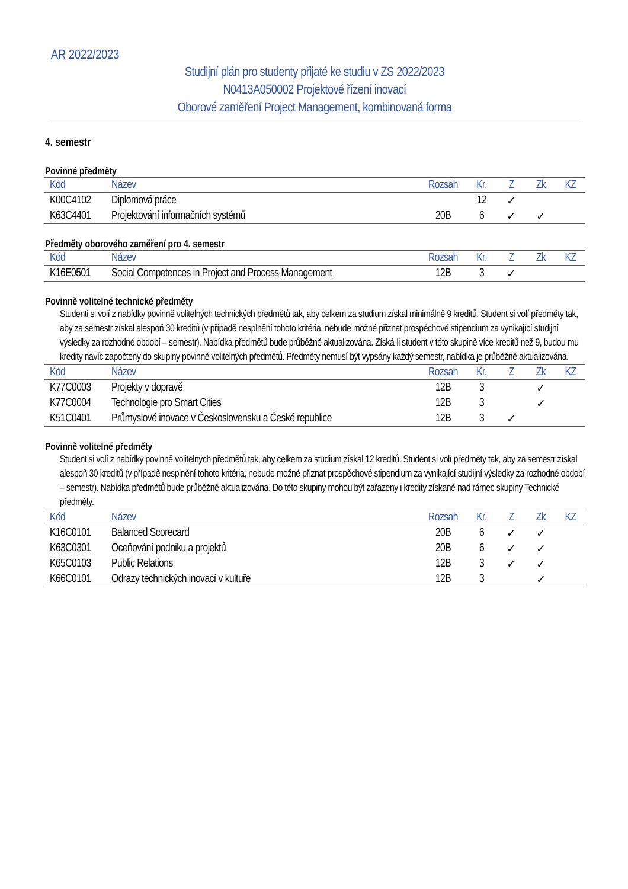AR 2022/2023
Studijní plán pro studenty přijaté ke studiu v ZS 2022/2023
N0413A050002 Projektové řízení inovací
Oborové zaměření Project Management, kombinovaná forma
4. semestr
Povinné předměty
| Kód | Název | Rozsah | Kr. | Z | Zk | KZ |
| --- | --- | --- | --- | --- | --- | --- |
| K00C4102 | Diplomová práce | | 12 | ✓ | | |
| K63C4401 | Projektování informačních systémů | 20B | 6 | ✓ | ✓ | |
Předměty oborového zaměření pro 4. semestr
| Kód | Název | Rozsah | Kr. | Z | Zk | KZ |
| --- | --- | --- | --- | --- | --- | --- |
| K16E0501 | Social Competences in Project and Process Management | 12B | 3 | ✓ | | |
Povinně volitelné technické předměty
Studenti si volí z nabídky povinně volitelných technických předmětů tak, aby celkem za studium získal minimálně 9 kreditů. Student si volí předměty tak, aby za semestr získal alespoň 30 kreditů (v případě nesplnění tohoto kritéria, nebude možné přiznat prospěchové stipendium za vynikající studijní výsledky za rozhodné období – semestr). Nabídka předmětů bude průběžně aktualizována. Získá-li student v této skupině více kreditů než 9, budou mu kredity navíc započteny do skupiny povinně volitelných předmětů. Předměty nemusí být vypsány každý semestr, nabídka je průběžně aktualizována.
| Kód | Název | Rozsah | Kr. | Z | Zk | KZ |
| --- | --- | --- | --- | --- | --- | --- |
| K77C0003 | Projekty v dopravě | 12B | 3 | | ✓ | |
| K77C0004 | Technologie pro Smart Cities | 12B | 3 | | ✓ | |
| K51C0401 | Průmyslové inovace v Československu a České republice | 12B | 3 | ✓ | | |
Povinně volitelné předměty
Student si volí z nabídky povinně volitelných předmětů tak, aby celkem za studium získal 12 kreditů. Student si volí předměty tak, aby za semestr získal alespoň 30 kreditů (v případě nesplnění tohoto kritéria, nebude možné přiznat prospěchové stipendium za vynikající studijní výsledky za rozhodné období – semestr). Nabídka předmětů bude průběžně aktualizována. Do této skupiny mohou být zařazeny i kredity získané nad rámec skupiny Technické předměty.
| Kód | Název | Rozsah | Kr. | Z | Zk | KZ |
| --- | --- | --- | --- | --- | --- | --- |
| K16C0101 | Balanced Scorecard | 20B | 6 | ✓ | ✓ | |
| K63C0301 | Oceňování podniku a projektů | 20B | 6 | ✓ | ✓ | |
| K65C0103 | Public Relations | 12B | 3 | ✓ | ✓ | |
| K66C0101 | Odrazy technických inovací v kultuře | 12B | 3 | | ✓ | |